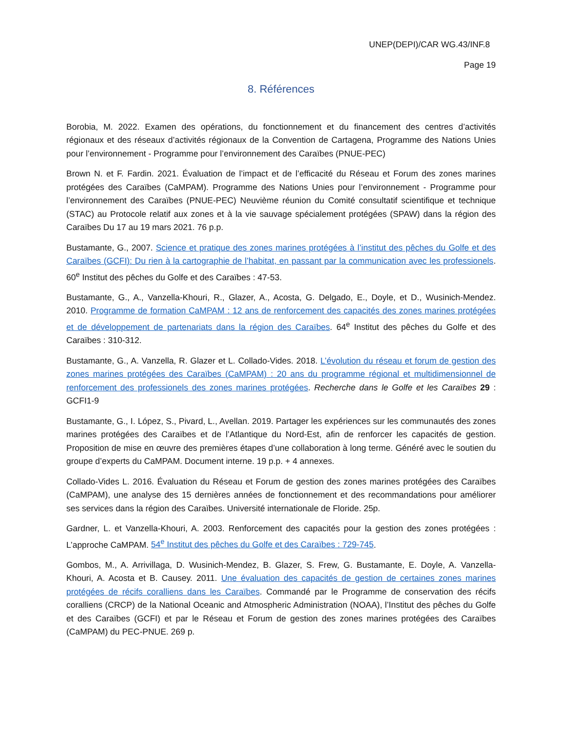UNEP(DEPI)/CAR WG.43/INF.8
Page 19
8. Références
Borobia, M. 2022. Examen des opérations, du fonctionnement et du financement des centres d’activités régionaux et des réseaux d’activités régionaux de la Convention de Cartagena, Programme des Nations Unies pour l’environnement - Programme pour l’environnement des Caraïbes (PNUE-PEC)
Brown N. et F. Fardin. 2021. Évaluation de l’impact et de l’efficacité du Réseau et Forum des zones marines protégées des Caraïbes (CaMPAM). Programme des Nations Unies pour l’environnement - Programme pour l’environnement des Caraïbes (PNUE-PEC) Neuvième réunion du Comité consultatif scientifique et technique (STAC) au Protocole relatif aux zones et à la vie sauvage spécialement protégées (SPAW) dans la région des Caraïbes Du 17 au 19 mars 2021. 76 p.p.
Bustamante, G., 2007. Science et pratique des zones marines protégées à l’institut des pêches du Golfe et des Caraïbes (GCFI): Du rien à la cartographie de l’habitat, en passant par la communication avec les professionels. 60<sup>e</sup> Institut des pêches du Golfe et des Caraïbes : 47-53.
Bustamante, G., A., Vanzella-Khouri, R., Glazer, A., Acosta, G. Delgado, E., Doyle, et D., Wusinich-Mendez. 2010. Programme de formation CaMPAM : 12 ans de renforcement des capacités des zones marines protégées et de développement de partenariats dans la région des Caraïbes. 64<sup>e</sup> Institut des pêches du Golfe et des Caraïbes : 310-312.
Bustamante, G., A. Vanzella, R. Glazer et L. Collado-Vides. 2018. L’évolution du réseau et forum de gestion des zones marines protégées des Caraïbes (CaMPAM) : 20 ans du programme régional et multidimensionnel de renforcement des professionels des zones marines protégées. Recherche dans le Golfe et les Caraïbes 29 : GCFI1-9
Bustamante, G., I. López, S., Pivard, L., Avellan. 2019. Partager les expériences sur les communautés des zones marines protégées des Caraïbes et de l’Atlantique du Nord-Est, afin de renforcer les capacités de gestion. Proposition de mise en œuvre des premières étapes d’une collaboration à long terme. Généré avec le soutien du groupe d’experts du CaMPAM. Document interne. 19 p.p. + 4 annexes.
Collado-Vides L. 2016. Évaluation du Réseau et Forum de gestion des zones marines protégées des Caraïbes (CaMPAM), une analyse des 15 dernières années de fonctionnement et des recommandations pour améliorer ses services dans la région des Caraïbes. Université internationale de Floride. 25p.
Gardner, L. et Vanzella-Khouri, A. 2003. Renforcement des capacités pour la gestion des zones protégées : L’approche CaMPAM. 54<sup>e</sup> Institut des pêches du Golfe et des Caraïbes : 729-745.
Gombos, M., A. Arrivillaga, D. Wusinich-Mendez, B. Glazer, S. Frew, G. Bustamante, E. Doyle, A. Vanzella-Khouri, A. Acosta et B. Causey. 2011. Une évaluation des capacités de gestion de certaines zones marines protégées de récifs coralliens dans les Caraïbes. Commandé par le Programme de conservation des récifs coralliens (CRCP) de la National Oceanic and Atmospheric Administration (NOAA), l’Institut des pêches du Golfe et des Caraïbes (GCFI) et par le Réseau et Forum de gestion des zones marines protégées des Caraïbes (CaMPAM) du PEC-PNUE. 269 p.